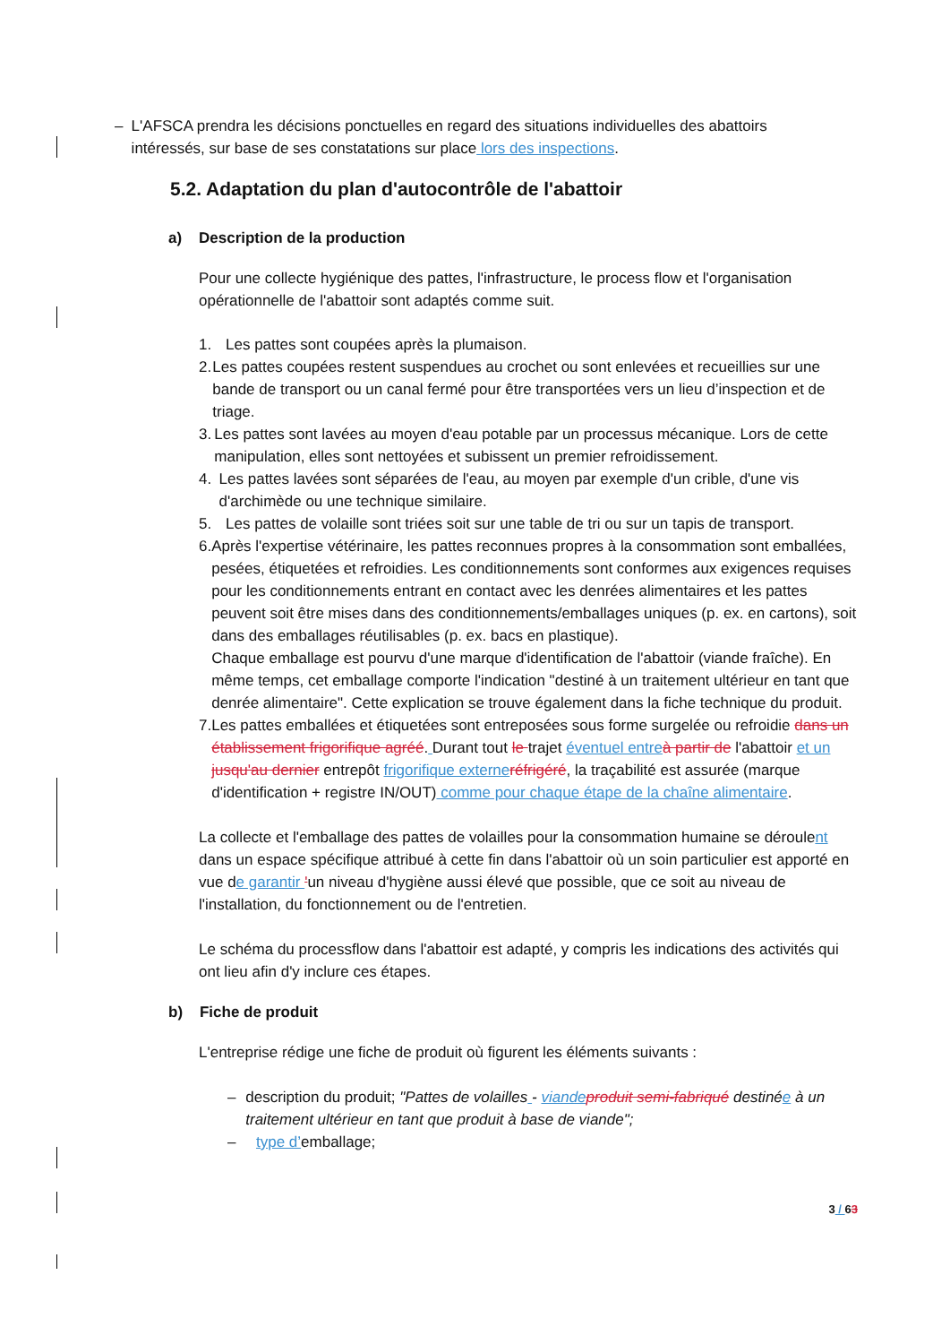– L'AFSCA prendra les décisions ponctuelles en regard des situations individuelles des abattoirs intéressés, sur base de ses constatations sur place lors des inspections.
5.2. Adaptation du plan d'autocontrôle de l'abattoir
a) Description de la production
Pour une collecte hygiénique des pattes, l'infrastructure, le process flow et l'organisation opérationnelle de l'abattoir sont adaptés comme suit.
1. Les pattes sont coupées après la plumaison.
2. Les pattes coupées restent suspendues au crochet ou sont enlevées et recueillies sur une bande de transport ou un canal fermé pour être transportées vers un lieu d’inspection et de triage.
3. Les pattes sont lavées au moyen d'eau potable par un processus mécanique. Lors de cette manipulation, elles sont nettoyées et subissent un premier refroidissement.
4. Les pattes lavées sont séparées de l'eau, au moyen par exemple d'un crible, d'une vis d'archimède ou une technique similaire.
5. Les pattes de volaille sont triées soit sur une table de tri ou sur un tapis de transport.
6. Après l'expertise vétérinaire, les pattes reconnues propres à la consommation sont emballées, pesées, étiquetées et refroidies. Les conditionnements sont conformes aux exigences requises pour les conditionnements entrant en contact avec les denrées alimentaires et les pattes peuvent soit être mises dans des conditionnements/emballages uniques (p. ex. en cartons), soit dans des emballages réutilisables (p. ex. bacs en plastique).
Chaque emballage est pourvu d'une marque d'identification de l'abattoir (viande fraîche). En même temps, cet emballage comporte l'indication "destiné à un traitement ultérieur en tant que denrée alimentaire". Cette explication se trouve également dans la fiche technique du produit.
7. Les pattes emballées et étiquetées sont entreposées sous forme surgelée ou refroidie dans un établissement frigorifique agréé. Durant tout le trajet éventuel entre à partir de l'abattoir et un jusqu'au dernier entrepôt frigorifique externe réfrigéré, la traçabilité est assurée (marque d'identification + registre IN/OUT) comme pour chaque étape de la chaîne alimentaire.
La collecte et l'emballage des pattes de volailles pour la consommation humaine se déroulent dans un espace spécifique attribué à cette fin dans l'abattoir où un soin particulier est apporté en vue de garantir 'un niveau d'hygiène aussi élevé que possible, que ce soit au niveau de l'installation, du fonctionnement ou de l'entretien.
Le schéma du processflow dans l'abattoir est adapté, y compris les indications des activités qui ont lieu afin d'y inclure ces étapes.
b) Fiche de produit
L'entreprise rédige une fiche de produit où figurent les éléments suivants :
– description du produit; "Pattes de volailles - viande produit semi-fabriqué destinée à un traitement ultérieur en tant que produit à base de viande";
– type d’emballage;
3 / 63